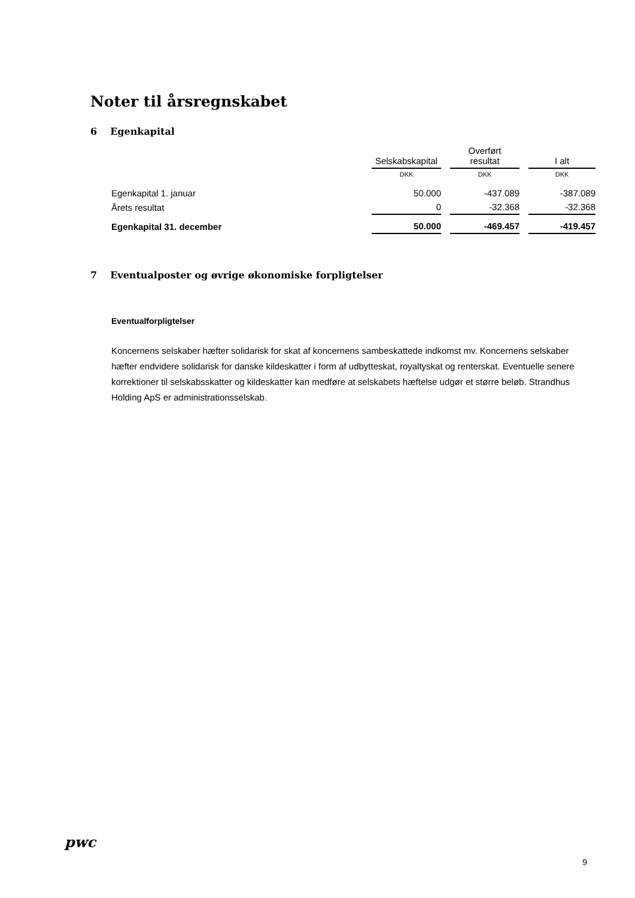Noter til årsregnskabet
6 Egenkapital
| | Selskabskapital | Overført resultat | I alt |
| --- | --- | --- | --- |
| | DKK | DKK | DKK |
| Egenkapital 1. januar | 50.000 | -437.089 | -387.089 |
| Årets resultat | 0 | -32.368 | -32.368 |
| Egenkapital 31. december | 50.000 | -469.457 | -419.457 |
7 Eventualposter og øvrige økonomiske forpligtelser
Eventualforpligtelser
Koncernens selskaber hæfter solidarisk for skat af koncernens sambeskattede indkomst mv. Koncernens selskaber hæfter endvidere solidarisk for danske kildeskatter i form af udbytteskat, royaltyskat og renterskat. Eventuelle senere korrektioner til selskabsskatter og kildeskatter kan medføre at selskabets hæftelse udgør et større beløb. Strandhus Holding ApS er administrationsselskab.
pwc
9